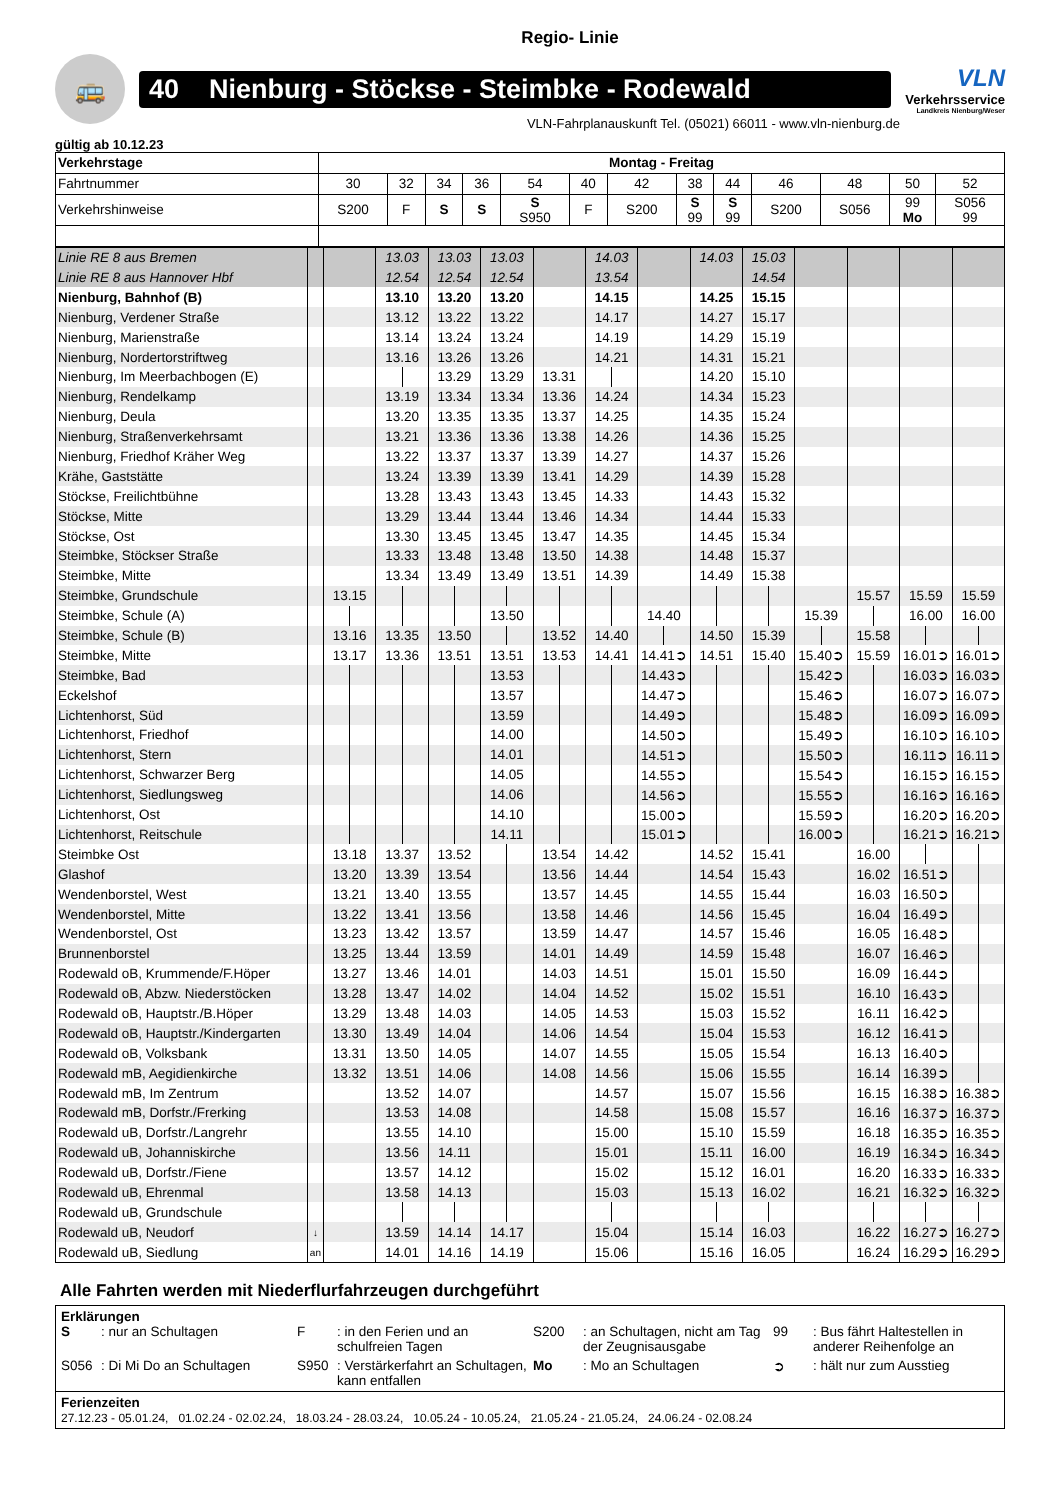Regio- Linie
🚌
40 Nienburg - Stöckse - Steimbke - Rodewald
VLN
Verkehrsservice
Landkreis Nienburg/Weser
VLN-Fahrplanauskunft Tel. (05021) 66011 - www.vln-nienburg.de
gültig ab 10.12.23
| Verkehrstage | Montag - Freitag | | | | | | | | | | | | |
| Fahrtnummer | 30 | 32 | 34 | 36 | 54 | 40 | 42 | 38 | 44 | 46 | 48 | 50 | 52 |
| Verkehrshinweise | S200 | F | S | S | S S950 | F | S200 | S 99 | S 99 | S200 | S056 | 99 Mo | S056 99 |
| Linie RE 8 aus Bremen | | | 13.03 | 13.03 | 13.03 | | 14.03 | | 14.03 | 15.03 | | | | |
| Linie RE 8 aus Hannover Hbf | | | 12.54 | 12.54 | 12.54 | | 13.54 | | | 14.54 | | | | |
| Nienburg, Bahnhof (B) | | | 13.10 | 13.20 | 13.20 | | 14.15 | | 14.25 | 15.15 | | | | |
| Nienburg, Verdener Straße | | | 13.12 | 13.22 | 13.22 | | 14.17 | | 14.27 | 15.17 | | | | |
| Nienburg, Marienstraße | | | 13.14 | 13.24 | 13.24 | | 14.19 | | 14.29 | 15.19 | | | | |
| Nienburg, Nordertorstriftweg | | | 13.16 | 13.26 | 13.26 | | 14.21 | | 14.31 | 15.21 | | | | |
| Nienburg, Im Meerbachbogen (E) | | | | 13.29 | 13.29 | 13.31 | | | 14.20 | 15.10 | | | | |
| Nienburg, Rendelkamp | | | 13.19 | 13.34 | 13.34 | 13.36 | 14.24 | | 14.34 | 15.23 | | | | |
| Nienburg, Deula | | | 13.20 | 13.35 | 13.35 | 13.37 | 14.25 | | 14.35 | 15.24 | | | | |
| Nienburg, Straßenverkehrsamt | | | 13.21 | 13.36 | 13.36 | 13.38 | 14.26 | | 14.36 | 15.25 | | | | |
| Nienburg, Friedhof Kräher Weg | | | 13.22 | 13.37 | 13.37 | 13.39 | 14.27 | | 14.37 | 15.26 | | | | |
| Krähe, Gaststätte | | | 13.24 | 13.39 | 13.39 | 13.41 | 14.29 | | 14.39 | 15.28 | | | | |
| Stöckse, Freilichtbühne | | | 13.28 | 13.43 | 13.43 | 13.45 | 14.33 | | 14.43 | 15.32 | | | | |
| Stöckse, Mitte | | | 13.29 | 13.44 | 13.44 | 13.46 | 14.34 | | 14.44 | 15.33 | | | | |
| Stöckse, Ost | | | 13.30 | 13.45 | 13.45 | 13.47 | 14.35 | | 14.45 | 15.34 | | | | |
| Steimbke, Stöckser Straße | | | 13.33 | 13.48 | 13.48 | 13.50 | 14.38 | | 14.48 | 15.37 | | | | |
| Steimbke, Mitte | | | 13.34 | 13.49 | 13.49 | 13.51 | 14.39 | | 14.49 | 15.38 | | | | |
| Steimbke, Grundschule | | 13.15 | | | | | | | | | | 15.57 | 15.59 | 15.59 |
| Steimbke, Schule (A) | | | | | 13.50 | | | 14.40 | | | 15.39 | | 16.00 | 16.00 |
| Steimbke, Schule (B) | | 13.16 | 13.35 | 13.50 | | 13.52 | 14.40 | | 14.50 | 15.39 | | 15.58 | | |
| Steimbke, Mitte | | 13.17 | 13.36 | 13.51 | 13.51 | 13.53 | 14.41 | 14.41➲ | 14.51 | 15.40 | 15.40➲ | 15.59 | 16.01➲ | 16.01➲ |
| Steimbke, Bad | | | | | 13.53 | | | 14.43➲ | | | 15.42➲ | | 16.03➲ | 16.03➲ |
| Eckelshof | | | | | 13.57 | | | 14.47➲ | | | 15.46➲ | | 16.07➲ | 16.07➲ |
| Lichtenhorst, Süd | | | | | 13.59 | | | 14.49➲ | | | 15.48➲ | | 16.09➲ | 16.09➲ |
| Lichtenhorst, Friedhof | | | | | 14.00 | | | 14.50➲ | | | 15.49➲ | | 16.10➲ | 16.10➲ |
| Lichtenhorst, Stern | | | | | 14.01 | | | 14.51➲ | | | 15.50➲ | | 16.11➲ | 16.11➲ |
| Lichtenhorst, Schwarzer Berg | | | | | 14.05 | | | 14.55➲ | | | 15.54➲ | | 16.15➲ | 16.15➲ |
| Lichtenhorst, Siedlungsweg | | | | | 14.06 | | | 14.56➲ | | | 15.55➲ | | 16.16➲ | 16.16➲ |
| Lichtenhorst, Ost | | | | | 14.10 | | | 15.00➲ | | | 15.59➲ | | 16.20➲ | 16.20➲ |
| Lichtenhorst, Reitschule | | | | | 14.11 | | | 15.01➲ | | | 16.00➲ | | 16.21➲ | 16.21➲ |
| Steimbke Ost | | 13.18 | 13.37 | 13.52 | | 13.54 | 14.42 | | 14.52 | 15.41 | | 16.00 | | |
| Glashof | | 13.20 | 13.39 | 13.54 | | 13.56 | 14.44 | | 14.54 | 15.43 | | 16.02 | 16.51➲ | |
| Wendenborstel, West | | 13.21 | 13.40 | 13.55 | | 13.57 | 14.45 | | 14.55 | 15.44 | | 16.03 | 16.50➲ | |
| Wendenborstel, Mitte | | 13.22 | 13.41 | 13.56 | | 13.58 | 14.46 | | 14.56 | 15.45 | | 16.04 | 16.49➲ | |
| Wendenborstel, Ost | | 13.23 | 13.42 | 13.57 | | 13.59 | 14.47 | | 14.57 | 15.46 | | 16.05 | 16.48➲ | |
| Brunnenborstel | | 13.25 | 13.44 | 13.59 | | 14.01 | 14.49 | | 14.59 | 15.48 | | 16.07 | 16.46➲ | |
| Rodewald oB, Krummende/F.Höper | | 13.27 | 13.46 | 14.01 | | 14.03 | 14.51 | | 15.01 | 15.50 | | 16.09 | 16.44➲ | |
| Rodewald oB, Abzw. Niederstöcken | | 13.28 | 13.47 | 14.02 | | 14.04 | 14.52 | | 15.02 | 15.51 | | 16.10 | 16.43➲ | |
| Rodewald oB, Hauptstr./B.Höper | | 13.29 | 13.48 | 14.03 | | 14.05 | 14.53 | | 15.03 | 15.52 | | 16.11 | 16.42➲ | |
| Rodewald oB, Hauptstr./Kindergarten | | 13.30 | 13.49 | 14.04 | | 14.06 | 14.54 | | 15.04 | 15.53 | | 16.12 | 16.41➲ | |
| Rodewald oB, Volksbank | | 13.31 | 13.50 | 14.05 | | 14.07 | 14.55 | | 15.05 | 15.54 | | 16.13 | 16.40➲ | |
| Rodewald mB, Aegidienkirche | | 13.32 | 13.51 | 14.06 | | 14.08 | 14.56 | | 15.06 | 15.55 | | 16.14 | 16.39➲ | |
| Rodewald mB, Im Zentrum | | | 13.52 | 14.07 | | | 14.57 | | 15.07 | 15.56 | | 16.15 | 16.38➲ | 16.38➲ |
| Rodewald mB, Dorfstr./Frerking | | | 13.53 | 14.08 | | | 14.58 | | 15.08 | 15.57 | | 16.16 | 16.37➲ | 16.37➲ |
| Rodewald uB, Dorfstr./Langrehr | | | 13.55 | 14.10 | | | 15.00 | | 15.10 | 15.59 | | 16.18 | 16.35➲ | 16.35➲ |
| Rodewald uB, Johanniskirche | | | 13.56 | 14.11 | | | 15.01 | | 15.11 | 16.00 | | 16.19 | 16.34➲ | 16.34➲ |
| Rodewald uB, Dorfstr./Fiene | | | 13.57 | 14.12 | | | 15.02 | | 15.12 | 16.01 | | 16.20 | 16.33➲ | 16.33➲ |
| Rodewald uB, Ehrenmal | | | 13.58 | 14.13 | | | 15.03 | | 15.13 | 16.02 | | 16.21 | 16.32➲ | 16.32➲ |
| Rodewald uB, Grundschule | | | | | | | | | | | | | | |
| Rodewald uB, Neudorf | ↓ | | 13.59 | 14.14 | 14.17 | | 15.04 | | 15.14 | 16.03 | | 16.22 | 16.27➲ | 16.27➲ |
| Rodewald uB, Siedlung | an | | 14.01 | 14.16 | 14.19 | | 15.06 | | 15.16 | 16.05 | | 16.24 | 16.29➲ | 16.29➲ |
Alle Fahrten werden mit Niederflurfahrzeugen durchgeführt
Erklärungen
S
: nur an Schultagen
F
: in den Ferien und an schulfreien Tagen
S200
: an Schultagen, nicht am Tag der Zeugnisausgabe
99
: Bus fährt Haltestellen in anderer Reihenfolge an
S056
: Di Mi Do an Schultagen
S950
: Verstärkerfahrt an Schultagen, kann entfallen
Mo
: Mo an Schultagen
➲
: hält nur zum Ausstieg
Ferienzeiten
27.12.23 - 05.01.24, 01.02.24 - 02.02.24, 18.03.24 - 28.03.24, 10.05.24 - 10.05.24, 21.05.24 - 21.05.24, 24.06.24 - 02.08.24